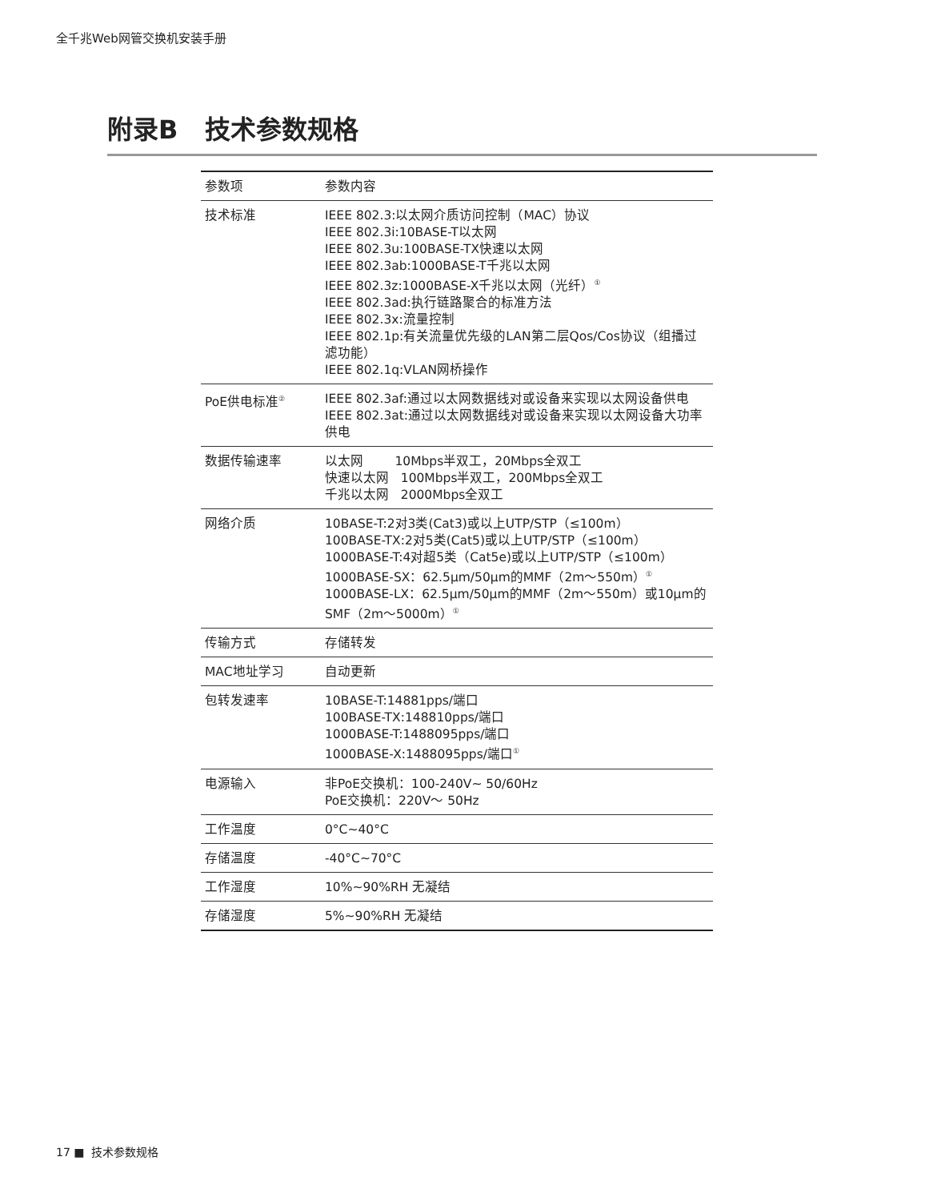全千兆Web网管交换机安装手册
附录B 技术参数规格
| 参数项 | 参数内容 |
| --- | --- |
| 技术标准 | IEEE 802.3:以太网介质访问控制（MAC）协议 IEEE 802.3i:10BASE-T以太网 IEEE 802.3u:100BASE-TX快速以太网 IEEE 802.3ab:1000BASE-T千兆以太网 IEEE 802.3z:1000BASE-X千兆以太网（光纤）<sup>①</sup> IEEE 802.3ad:执行链路聚合的标准方法 IEEE 802.3x:流量控制 IEEE 802.1p:有关流量优先级的LAN第二层Qos/Cos协议（组播过滤功能） IEEE 802.1q:VLAN网桥操作 |
| PoE供电标准<sup>②</sup> | IEEE 802.3af:通过以太网数据线对或设备来实现以太网设备供电 IEEE 802.3at:通过以太网数据线对或设备来实现以太网设备大功率供电 |
| 数据传输速率 | 以太网 10Mbps半双工，20Mbps全双工 快速以太网 100Mbps半双工，200Mbps全双工 千兆以太网 2000Mbps全双工 |
| 网络介质 | 10BASE-T:2对3类(Cat3)或以上UTP/STP（≤100m） 100BASE-TX:2对5类(Cat5)或以上UTP/STP（≤100m） 1000BASE-T:4对超5类（Cat5e)或以上UTP/STP（≤100m） 1000BASE-SX：62.5μm/50μm的MMF（2m～550m）<sup>①</sup> 1000BASE-LX：62.5μm/50μm的MMF（2m～550m）或10μm的SMF（2m～5000m）<sup>①</sup> |
| 传输方式 | 存储转发 |
| MAC地址学习 | 自动更新 |
| 包转发速率 | 10BASE-T:14881pps/端口 100BASE-TX:148810pps/端口 1000BASE-T:1488095pps/端口 1000BASE-X:1488095pps/端口<sup>①</sup> |
| 电源输入 | 非PoE交换机：100-240V~ 50/60Hz PoE交换机：220V～ 50Hz |
| 工作温度 | 0°C~40°C |
| 存储温度 | -40°C~70°C |
| 工作湿度 | 10%~90%RH 无凝结 |
| 存储湿度 | 5%~90%RH 无凝结 |
17 ■ 技术参数规格